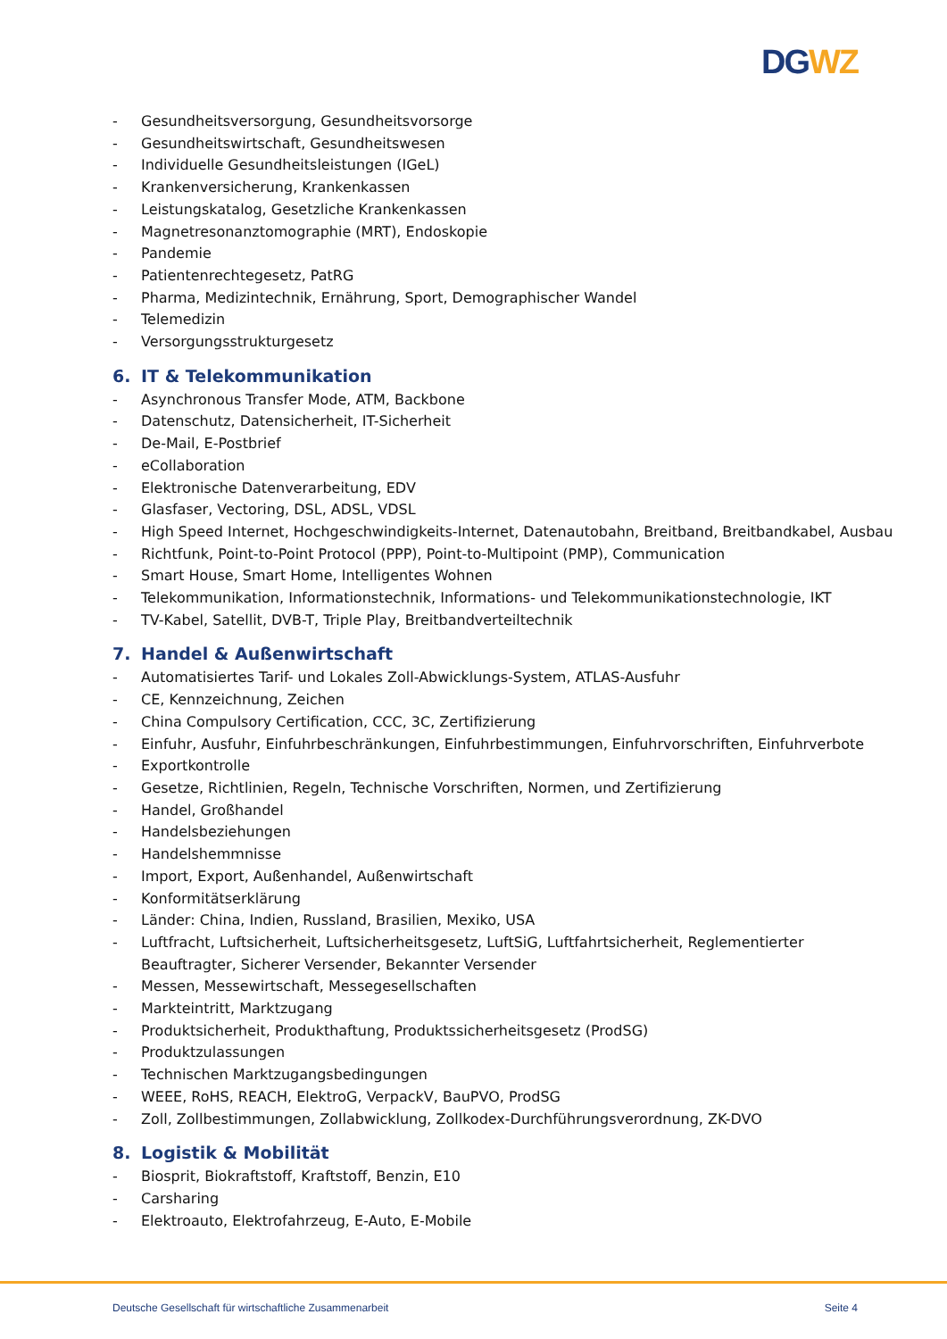DG WZ
- Gesundheitsversorgung, Gesundheitsvorsorge
- Gesundheitswirtschaft, Gesundheitswesen
- Individuelle Gesundheitsleistungen (IGeL)
- Krankenversicherung, Krankenkassen
- Leistungskatalog, Gesetzliche Krankenkassen
- Magnetresonanztomographie (MRT), Endoskopie
- Pandemie
- Patientenrechtegesetz, PatRG
- Pharma, Medizintechnik, Ernährung, Sport, Demographischer Wandel
- Telemedizin
- Versorgungsstrukturgesetz
6. IT & Telekommunikation
- Asynchronous Transfer Mode, ATM, Backbone
- Datenschutz, Datensicherheit, IT-Sicherheit
- De-Mail, E-Postbrief
- eCollaboration
- Elektronische Datenverarbeitung, EDV
- Glasfaser, Vectoring, DSL, ADSL, VDSL
- High Speed Internet, Hochgeschwindigkeits-Internet, Datenautobahn, Breitband, Breitbandkabel, Ausbau
- Richtfunk, Point-to-Point Protocol (PPP), Point-to-Multipoint (PMP), Communication
- Smart House, Smart Home, Intelligentes Wohnen
- Telekommunikation, Informationstechnik, Informations- und Telekommunikationstechnologie, IKT
- TV-Kabel, Satellit, DVB-T, Triple Play, Breitbandverteiltechnik
7. Handel & Außenwirtschaft
- Automatisiertes Tarif- und Lokales Zoll-Abwicklungs-System, ATLAS-Ausfuhr
- CE, Kennzeichnung, Zeichen
- China Compulsory Certification, CCC, 3C, Zertifizierung
- Einfuhr, Ausfuhr, Einfuhrbeschränkungen, Einfuhrbestimmungen, Einfuhrvorschriften, Einfuhrverbote
- Exportkontrolle
- Gesetze, Richtlinien, Regeln, Technische Vorschriften, Normen, und Zertifizierung
- Handel, Großhandel
- Handelsbeziehungen
- Handelshemmnisse
- Import, Export, Außenhandel, Außenwirtschaft
- Konformitätserklärung
- Länder: China, Indien, Russland, Brasilien, Mexiko, USA
- Luftfracht, Luftsicherheit, Luftsicherheitsgesetz, LuftSiG, Luftfahrtsicherheit, Reglementierter Beauftragter, Sicherer Versender, Bekannter Versender
- Messen, Messewirtschaft, Messegesellschaften
- Markteintritt, Marktzugang
- Produktsicherheit, Produkthaftung, Produktssicherheitsgesetz (ProdSG)
- Produktzulassungen
- Technischen Marktzugangsbedingungen
- WEEE, RoHS, REACH, ElektroG, VerpackV, BauPVO, ProdSG
- Zoll, Zollbestimmungen, Zollabwicklung, Zollkodex-Durchführungsverordnung, ZK-DVO
8. Logistik & Mobilität
- Biosprit, Biokraftstoff, Kraftstoff, Benzin, E10
- Carsharing
- Elektroauto, Elektrofahrzeug, E-Auto, E-Mobile
Deutsche Gesellschaft für wirtschaftliche Zusammenarbeit Seite 4